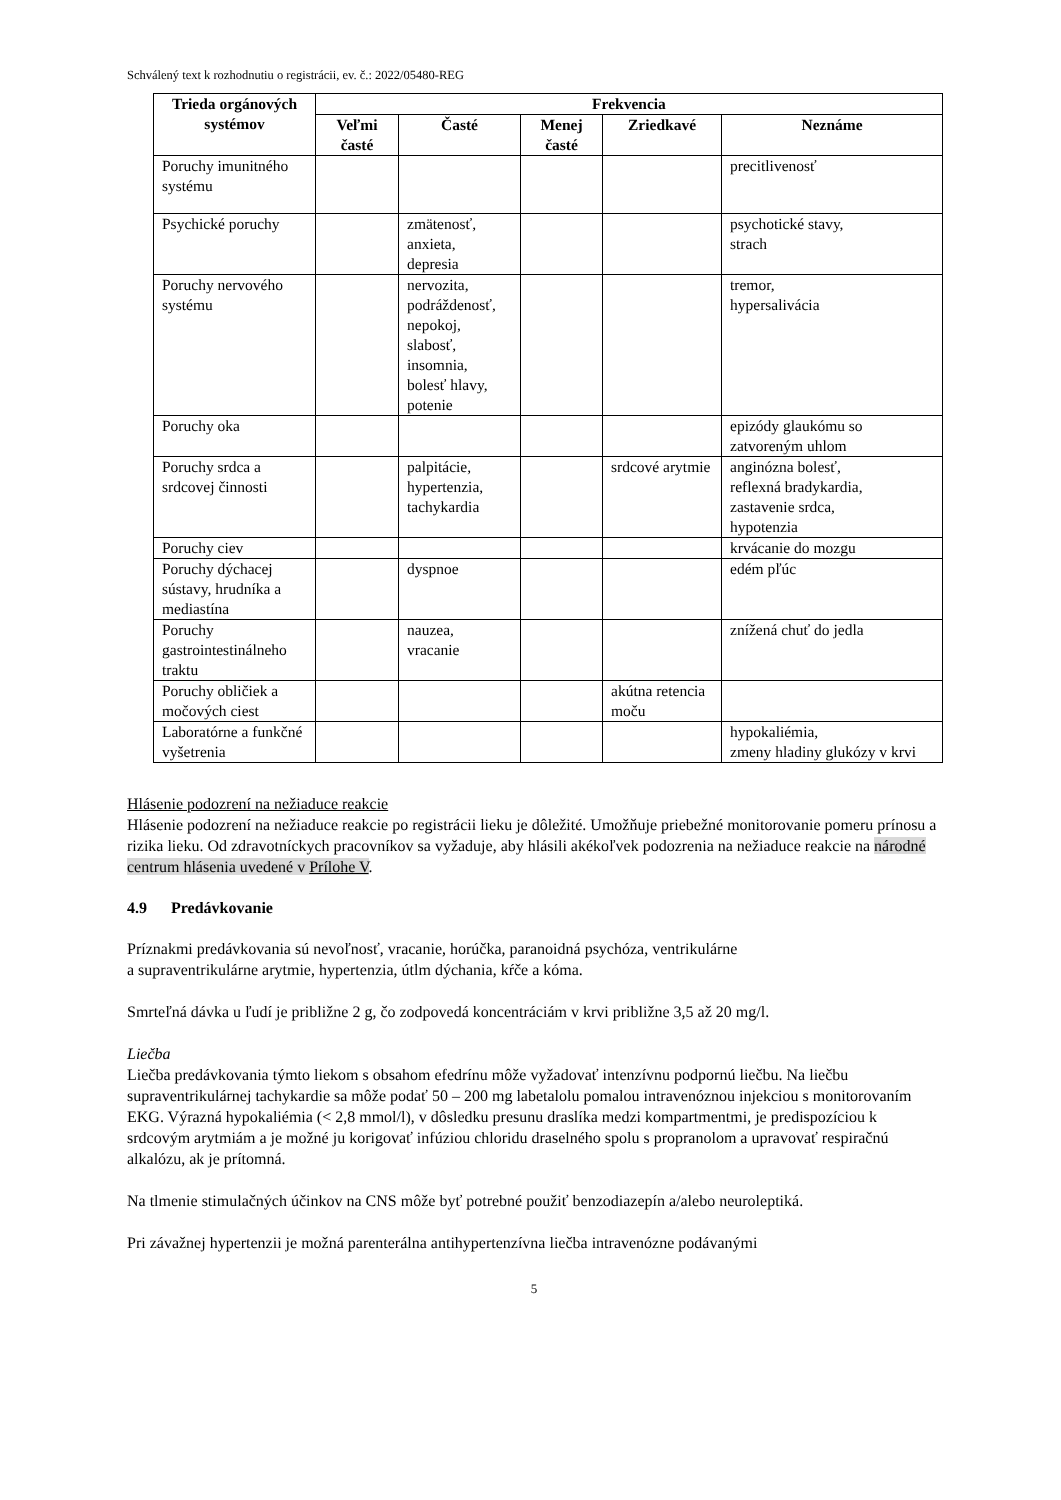Schválený text k rozhodnutiu o registrácii, ev. č.: 2022/05480-REG
| Trieda orgánových systémov | Frekvencia | | | | |
| --- | --- | --- | --- | --- | --- |
| | Veľmi časté | Časté | Menej časté | Zriedkavé | Neznáme |
| Poruchy imunitného systému | | | | | precitlivenosť |
| Psychické poruchy | | zmätenosť, anxieta, depresia | | | psychotické stavy, strach |
| Poruchy nervového systému | | nervozita, podráždenosť, nepokoj, slabosť, insomnia, bolesť hlavy, potenie | | | tremor, hypersalivácia |
| Poruchy oka | | | | | epizódy glaukómu so zatvoreným uhlom |
| Poruchy srdca a srdcovej činnosti | | palpitácie, hypertenzia, tachykardia | | srdcové arytmie | anginózna bolesť, reflexná bradykardia, zastavenie srdca, hypotenzia |
| Poruchy ciev | | | | | krvácanie do mozgu |
| Poruchy dýchacej sústavy, hrudníka a mediastína | | dyspnoe | | | edém pľúc |
| Poruchy gastrointestinálneho traktu | | nauzea, vracanie | | | znížená chuť do jedla |
| Poruchy obličiek a močových ciest | | | | akútna retencia moču | |
| Laboratórne a funkčné vyšetrenia | | | | | hypokaliémia, zmeny hladiny glukózy v krvi |
Hlásenie podozrení na nežiaduce reakcie
Hlásenie podozrení na nežiaduce reakcie po registrácii lieku je dôležité. Umožňuje priebežné monitorovanie pomeru prínosu a rizika lieku. Od zdravotníckych pracovníkov sa vyžaduje, aby hlásili akékoľvek podozrenia na nežiaduce reakcie na národné centrum hlásenia uvedené v Prílohe V.
4.9 Predávkovanie
Príznakmi predávkovania sú nevoľnosť, vracanie, horúčka, paranoidná psychóza, ventrikulárne
a supraventrikulárne arytmie, hypertenzia, útlm dýchania, kŕče a kóma.
Smrteľná dávka u ľudí je približne 2 g, čo zodpovedá koncentráciám v krvi približne 3,5 až 20 mg/l.
Liečba
Liečba predávkovania týmto liekom s obsahom efedrínu môže vyžadovať intenzívnu podpornú liečbu. Na liečbu supraventrikulárnej tachykardie sa môže podať 50 – 200 mg labetalolu pomalou intravenóznou injekciou s monitorovaním EKG. Výrazná hypokaliémia (< 2,8 mmol/l), v dôsledku presunu draslíka medzi kompartmentmi, je predispozíciou k srdcovým arytmiám a je možné ju korigovať infúziou chloridu draselného spolu s propranolom a upravovať respiračnú alkalózu, ak je prítomná.
Na tlmenie stimulačných účinkov na CNS môže byť potrebné použiť benzodiazepín a/alebo neuroleptiká.
Pri závažnej hypertenzii je možná parenterálna antihypertenzívna liečba intravenózne podávanými
5